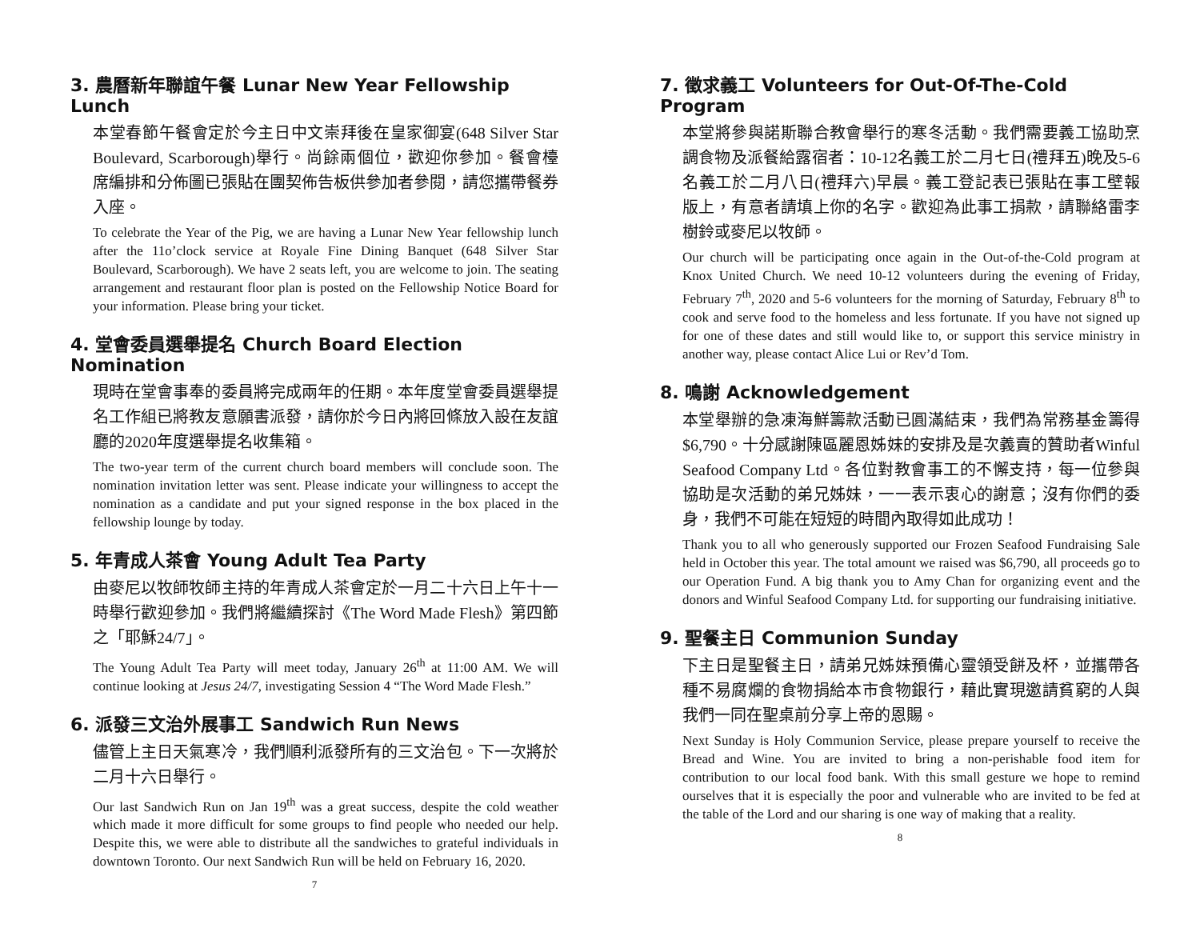3. 農曆新年聯誼午餐 Lunar New Year Fellowship Lunch
本堂春節午餐會定於今主日中文崇拜後在皇家御宴(648 Silver Star Boulevard, Scarborough)舉行。尚餘兩個位，歡迎你參加。餐會檯席編排和分佈圖已張貼在團契佈告板供參加者參閱，請您攜帶餐券入座。
To celebrate the Year of the Pig, we are having a Lunar New Year fellowship lunch after the 11o’clock service at Royale Fine Dining Banquet (648 Silver Star Boulevard, Scarborough). We have 2 seats left, you are welcome to join. The seating arrangement and restaurant floor plan is posted on the Fellowship Notice Board for your information. Please bring your ticket.
4. 堂會委員選舉提名 Church Board Election Nomination
現時在堂會事奉的委員將完成兩年的任期。本年度堂會委員選舉提名工作組已將教友意願書派發，請你於今日內將回條放入設在友誼廳的2020年度選舉提名收集箱。
The two-year term of the current church board members will conclude soon. The nomination invitation letter was sent. Please indicate your willingness to accept the nomination as a candidate and put your signed response in the box placed in the fellowship lounge by today.
5. 年青成人茶會 Young Adult Tea Party
由麥尼以牧師牧師主持的年青成人茶會定於一月二十六日上午十一時舉行歡迎參加。我們將繼續探討《The Word Made Flesh》第四節之「耶穌24/7」。
The Young Adult Tea Party will meet today, January 26<sup>th</sup> at 11:00 AM. We will continue looking at Jesus 24/7, investigating Session 4 “The Word Made Flesh.”
6. 派發三文治外展事工 Sandwich Run News
儘管上主日天氣寒冷，我們順利派發所有的三文治包。下一次將於二月十六日舉行。
Our last Sandwich Run on Jan 19<sup>th</sup> was a great success, despite the cold weather which made it more difficult for some groups to find people who needed our help. Despite this, we were able to distribute all the sandwiches to grateful individuals in downtown Toronto. Our next Sandwich Run will be held on February 16, 2020.
7
7. 徵求義工 Volunteers for Out-Of-The-Cold Program
本堂將參與諾斯聯合教會舉行的寒冬活動。我們需要義工協助烹調食物及派餐給露宿者：10-12名義工於二月七日(禮拜五)晚及5-6名義工於二月八日(禮拜六)早晨。義工登記表已張貼在事工壁報版上，有意者請填上你的名字。歡迎為此事工捐款，請聯絡雷李樹鈴或麥尼以牧師。
Our church will be participating once again in the Out-of-the-Cold program at Knox United Church. We need 10-12 volunteers during the evening of Friday, February 7<sup>th</sup>, 2020 and 5-6 volunteers for the morning of Saturday, February 8<sup>th</sup> to cook and serve food to the homeless and less fortunate. If you have not signed up for one of these dates and still would like to, or support this service ministry in another way, please contact Alice Lui or Rev’d Tom.
8. 鳴謝 Acknowledgement
本堂舉辦的急凍海鮮籌款活動已圓滿結束，我們為常務基金籌得$6,790。十分感謝陳區麗恩姊妹的安排及是次義賣的贊助者Winful Seafood Company Ltd。各位對教會事工的不懈支持，每一位參與協助是次活動的弟兄姊妹，一一表示衷心的謝意；沒有你們的委身，我們不可能在短短的時間內取得如此成功！
Thank you to all who generously supported our Frozen Seafood Fundraising Sale held in October this year. The total amount we raised was $6,790, all proceeds go to our Operation Fund. A big thank you to Amy Chan for organizing event and the donors and Winful Seafood Company Ltd. for supporting our fundraising initiative.
9. 聖餐主日 Communion Sunday
下主日是聖餐主日，請弟兄姊妹預備心靈領受餅及杯，並攜帶各種不易腐爛的食物捐給本市食物銀行，藉此實現邀請貧窮的人與我們一同在聖桌前分享上帝的恩賜。
Next Sunday is Holy Communion Service, please prepare yourself to receive the Bread and Wine. You are invited to bring a non-perishable food item for contribution to our local food bank. With this small gesture we hope to remind ourselves that it is especially the poor and vulnerable who are invited to be fed at the table of the Lord and our sharing is one way of making that a reality.
8